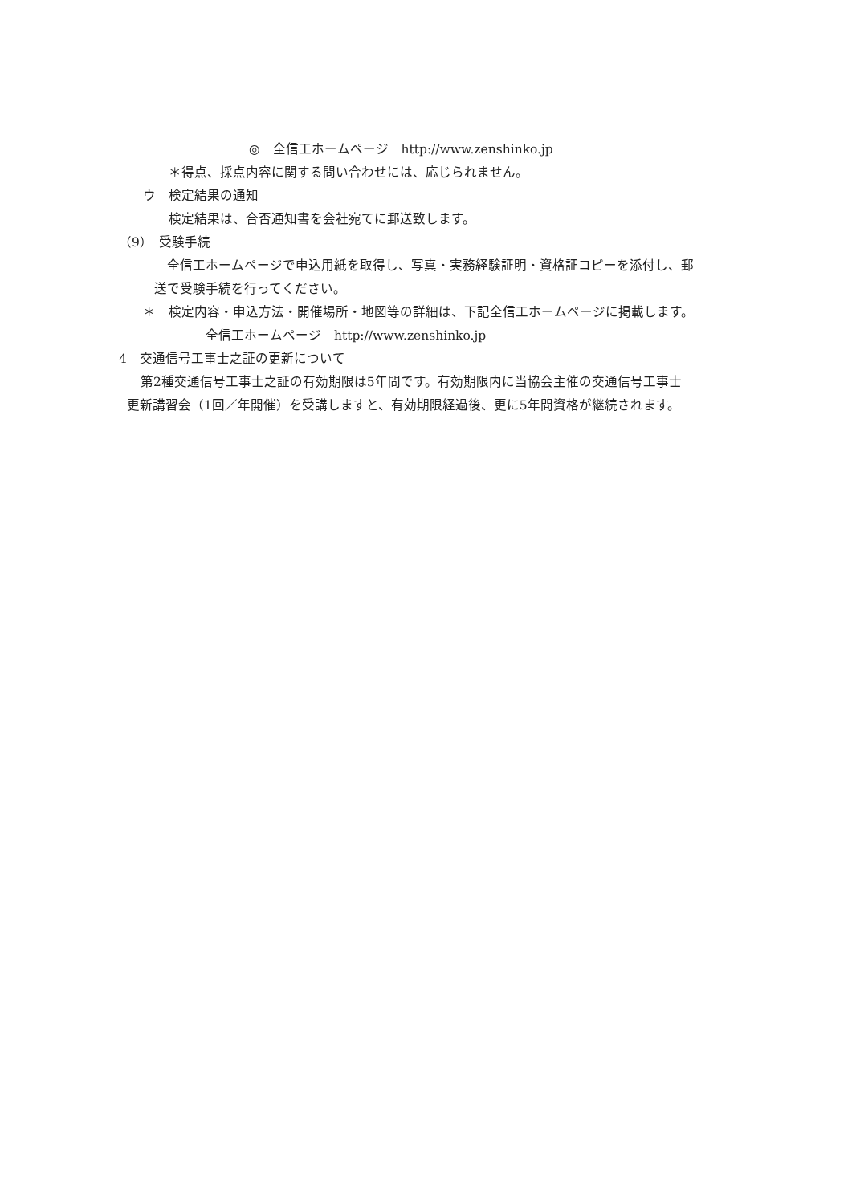◎　全信工ホームページ　http://www.zenshinko.jp
＊得点、採点内容に関する問い合わせには、応じられません。
ウ　検定結果の通知
検定結果は、合否通知書を会社宛てに郵送致します。
（9）　受験手続
全信工ホームページで申込用紙を取得し、写真・実務経験証明・資格証コピーを添付し、郵
送で受験手続を行ってください。
＊　検定内容・申込方法・開催場所・地図等の詳細は、下記全信工ホームページに掲載します。
全信工ホームページ　http://www.zenshinko.jp
4　交通信号工事士之証の更新について
第2種交通信号工事士之証の有効期限は5年間です。有効期限内に当協会主催の交通信号工事士
更新講習会（1回／年開催）を受講しますと、有効期限経過後、更に5年間資格が継続されます。